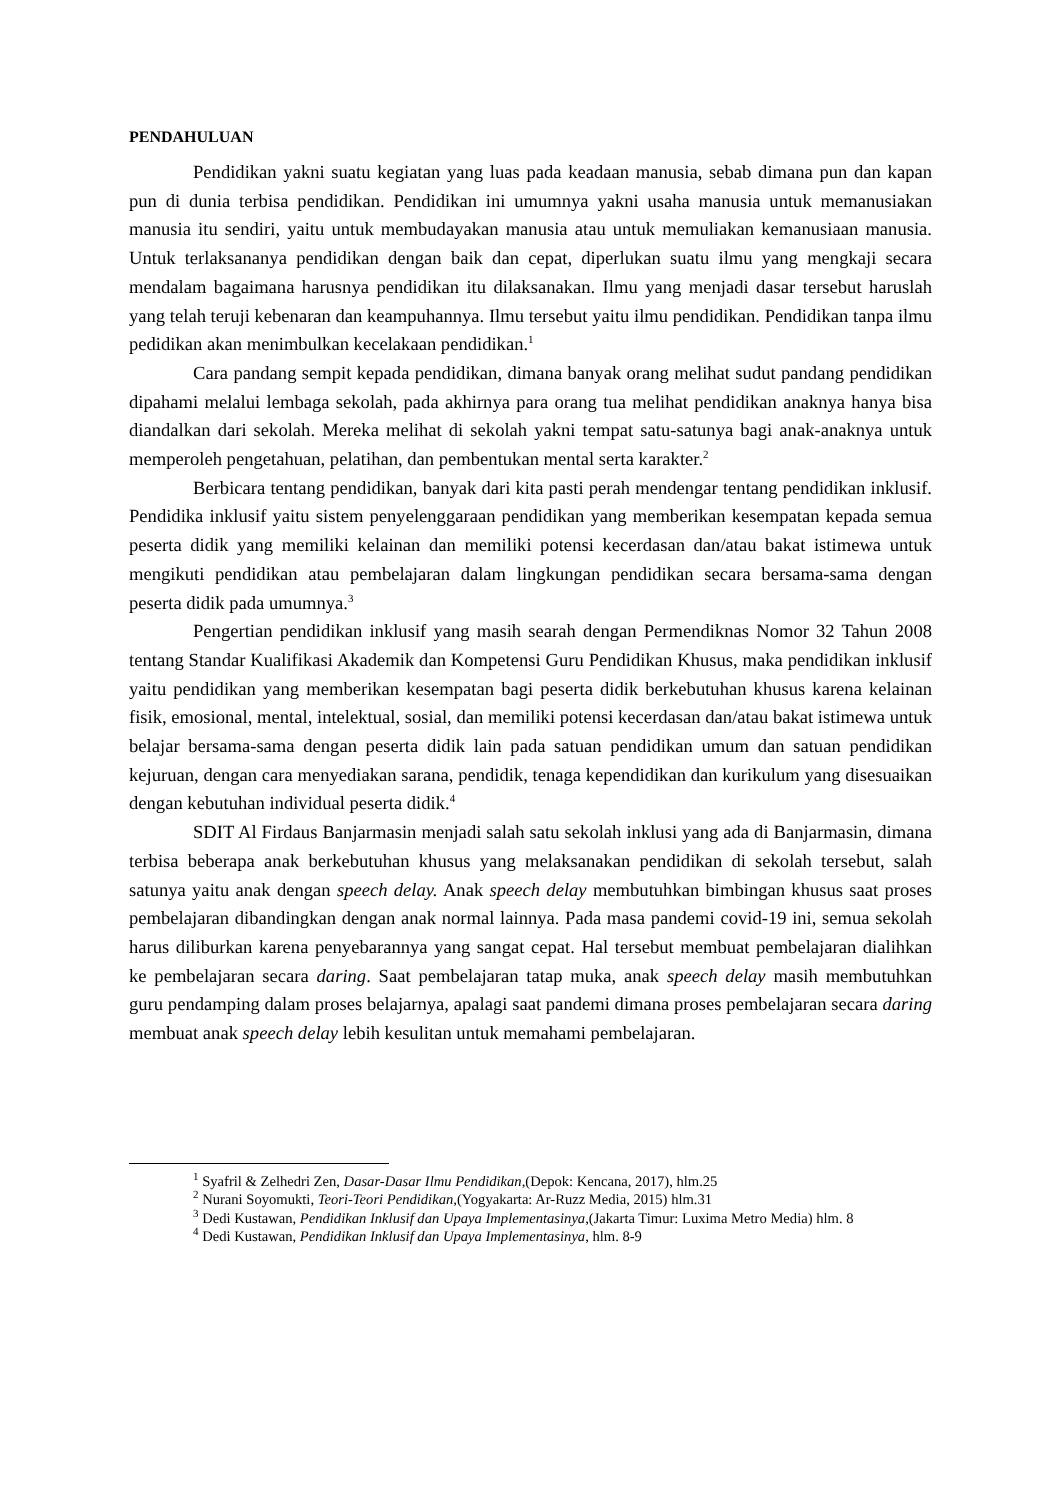PENDAHULUAN
Pendidikan yakni suatu kegiatan yang luas pada keadaan manusia, sebab dimana pun dan kapan pun di dunia terbisa pendidikan. Pendidikan ini umumnya yakni usaha manusia untuk memanusiakan manusia itu sendiri, yaitu untuk membudayakan manusia atau untuk memuliakan kemanusiaan manusia. Untuk terlaksananya pendidikan dengan baik dan cepat, diperlukan suatu ilmu yang mengkaji secara mendalam bagaimana harusnya pendidikan itu dilaksanakan. Ilmu yang menjadi dasar tersebut haruslah yang telah teruji kebenaran dan keampuhannya. Ilmu tersebut yaitu ilmu pendidikan. Pendidikan tanpa ilmu pedidikan akan menimbulkan kecelakaan pendidikan.<sup>1</sup>
Cara pandang sempit kepada pendidikan, dimana banyak orang melihat sudut pandang pendidikan dipahami melalui lembaga sekolah, pada akhirnya para orang tua melihat pendidikan anaknya hanya bisa diandalkan dari sekolah. Mereka melihat di sekolah yakni tempat satu-satunya bagi anak-anaknya untuk memperoleh pengetahuan, pelatihan, dan pembentukan mental serta karakter.<sup>2</sup>
Berbicara tentang pendidikan, banyak dari kita pasti perah mendengar tentang pendidikan inklusif. Pendidika inklusif yaitu sistem penyelenggaraan pendidikan yang memberikan kesempatan kepada semua peserta didik yang memiliki kelainan dan memiliki potensi kecerdasan dan/atau bakat istimewa untuk mengikuti pendidikan atau pembelajaran dalam lingkungan pendidikan secara bersama-sama dengan peserta didik pada umumnya.<sup>3</sup>
Pengertian pendidikan inklusif yang masih searah dengan Permendiknas Nomor 32 Tahun 2008 tentang Standar Kualifikasi Akademik dan Kompetensi Guru Pendidikan Khusus, maka pendidikan inklusif yaitu pendidikan yang memberikan kesempatan bagi peserta didik berkebutuhan khusus karena kelainan fisik, emosional, mental, intelektual, sosial, dan memiliki potensi kecerdasan dan/atau bakat istimewa untuk belajar bersama-sama dengan peserta didik lain pada satuan pendidikan umum dan satuan pendidikan kejuruan, dengan cara menyediakan sarana, pendidik, tenaga kependidikan dan kurikulum yang disesuaikan dengan kebutuhan individual peserta didik.<sup>4</sup>
SDIT Al Firdaus Banjarmasin menjadi salah satu sekolah inklusi yang ada di Banjarmasin, dimana terbisa beberapa anak berkebutuhan khusus yang melaksanakan pendidikan di sekolah tersebut, salah satunya yaitu anak dengan speech delay. Anak speech delay membutuhkan bimbingan khusus saat proses pembelajaran dibandingkan dengan anak normal lainnya. Pada masa pandemi covid-19 ini, semua sekolah harus diliburkan karena penyebarannya yang sangat cepat. Hal tersebut membuat pembelajaran dialihkan ke pembelajaran secara daring. Saat pembelajaran tatap muka, anak speech delay masih membutuhkan guru pendamping dalam proses belajarnya, apalagi saat pandemi dimana proses pembelajaran secara daring membuat anak speech delay lebih kesulitan untuk memahami pembelajaran.
<sup>1</sup> Syafril & Zelhedri Zen, Dasar-Dasar Ilmu Pendidikan,(Depok: Kencana, 2017), hlm.25
<sup>2</sup> Nurani Soyomukti, Teori-Teori Pendidikan,(Yogyakarta: Ar-Ruzz Media, 2015) hlm.31
<sup>3</sup> Dedi Kustawan, Pendidikan Inklusif dan Upaya Implementasinya,(Jakarta Timur: Luxima Metro Media) hlm. 8
<sup>4</sup> Dedi Kustawan, Pendidikan Inklusif dan Upaya Implementasinya, hlm. 8-9